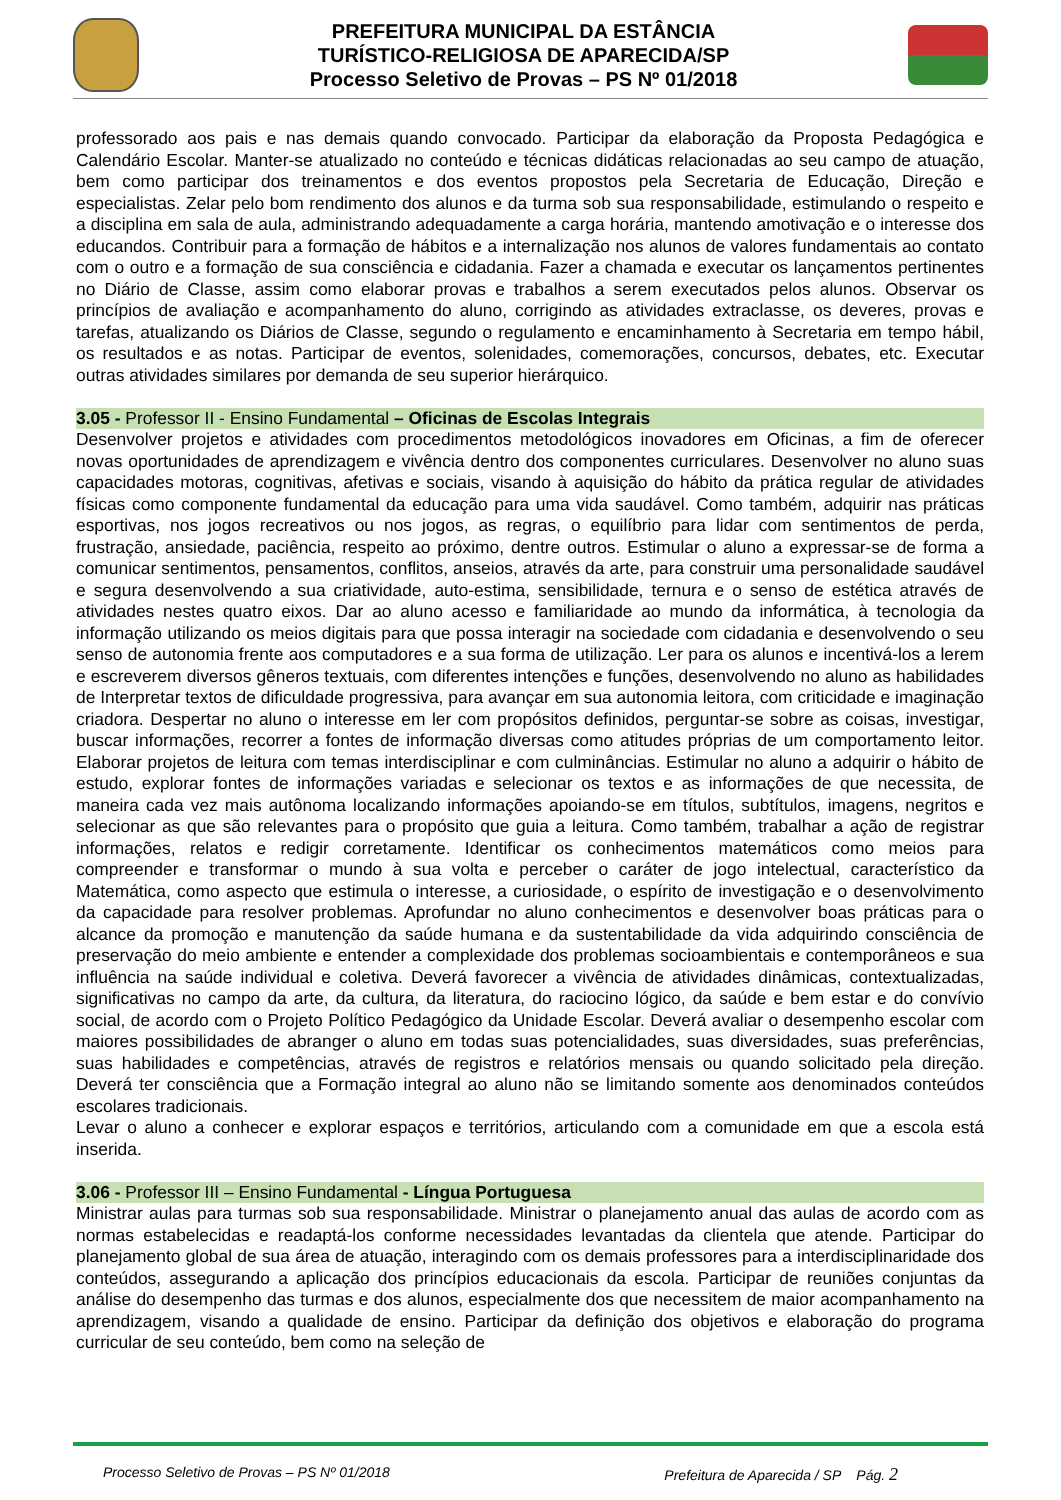PREFEITURA MUNICIPAL DA ESTÂNCIA
TURÍSTICO-RELIGIOSA DE APARECIDA/SP
Processo Seletivo de Provas – PS Nº 01/2018
professorado aos pais e nas demais quando convocado. Participar da elaboração da Proposta Pedagógica e Calendário Escolar. Manter-se atualizado no conteúdo e técnicas didáticas relacionadas ao seu campo de atuação, bem como participar dos treinamentos e dos eventos propostos pela Secretaria de Educação, Direção e especialistas. Zelar pelo bom rendimento dos alunos e da turma sob sua responsabilidade, estimulando o respeito e a disciplina em sala de aula, administrando adequadamente a carga horária, mantendo amotivação e o interesse dos educandos. Contribuir para a formação de hábitos e a internalização nos alunos de valores fundamentais ao contato com o outro e a formação de sua consciência e cidadania. Fazer a chamada e executar os lançamentos pertinentes no Diário de Classe, assim como elaborar provas e trabalhos a serem executados pelos alunos. Observar os princípios de avaliação e acompanhamento do aluno, corrigindo as atividades extraclasse, os deveres, provas e tarefas, atualizando os Diários de Classe, segundo o regulamento e encaminhamento à Secretaria em tempo hábil, os resultados e as notas. Participar de eventos, solenidades, comemorações, concursos, debates, etc. Executar outras atividades similares por demanda de seu superior hierárquico.
3.05 - Professor II - Ensino Fundamental – Oficinas de Escolas Integrais
Desenvolver projetos e atividades com procedimentos metodológicos inovadores em Oficinas, a fim de oferecer novas oportunidades de aprendizagem e vivência dentro dos componentes curriculares. Desenvolver no aluno suas capacidades motoras, cognitivas, afetivas e sociais, visando à aquisição do hábito da prática regular de atividades físicas como componente fundamental da educação para uma vida saudável. Como também, adquirir nas práticas esportivas, nos jogos recreativos ou nos jogos, as regras, o equilíbrio para lidar com sentimentos de perda, frustração, ansiedade, paciência, respeito ao próximo, dentre outros. Estimular o aluno a expressar-se de forma a comunicar sentimentos, pensamentos, conflitos, anseios, através da arte, para construir uma personalidade saudável e segura desenvolvendo a sua criatividade, auto-estima, sensibilidade, ternura e o senso de estética através de atividades nestes quatro eixos. Dar ao aluno acesso e familiaridade ao mundo da informática, à tecnologia da informação utilizando os meios digitais para que possa interagir na sociedade com cidadania e desenvolvendo o seu senso de autonomia frente aos computadores e a sua forma de utilização. Ler para os alunos e incentivá-los a lerem e escreverem diversos gêneros textuais, com diferentes intenções e funções, desenvolvendo no aluno as habilidades de Interpretar textos de dificuldade progressiva, para avançar em sua autonomia leitora, com criticidade e imaginação criadora. Despertar no aluno o interesse em ler com propósitos definidos, perguntar-se sobre as coisas, investigar, buscar informações, recorrer a fontes de informação diversas como atitudes próprias de um comportamento leitor. Elaborar projetos de leitura com temas interdisciplinar e com culminâncias. Estimular no aluno a adquirir o hábito de estudo, explorar fontes de informações variadas e selecionar os textos e as informações de que necessita, de maneira cada vez mais autônoma localizando informações apoiando-se em títulos, subtítulos, imagens, negritos e selecionar as que são relevantes para o propósito que guia a leitura. Como também, trabalhar a ação de registrar informações, relatos e redigir corretamente. Identificar os conhecimentos matemáticos como meios para compreender e transformar o mundo à sua volta e perceber o caráter de jogo intelectual, característico da Matemática, como aspecto que estimula o interesse, a curiosidade, o espírito de investigação e o desenvolvimento da capacidade para resolver problemas. Aprofundar no aluno conhecimentos e desenvolver boas práticas para o alcance da promoção e manutenção da saúde humana e da sustentabilidade da vida adquirindo consciência de preservação do meio ambiente e entender a complexidade dos problemas socioambientais e contemporâneos e sua influência na saúde individual e coletiva. Deverá favorecer a vivência de atividades dinâmicas, contextualizadas, significativas no campo da arte, da cultura, da literatura, do raciocino lógico, da saúde e bem estar e do convívio social, de acordo com o Projeto Político Pedagógico da Unidade Escolar. Deverá avaliar o desempenho escolar com maiores possibilidades de abranger o aluno em todas suas potencialidades, suas diversidades, suas preferências, suas habilidades e competências, através de registros e relatórios mensais ou quando solicitado pela direção. Deverá ter consciência que a Formação integral ao aluno não se limitando somente aos denominados conteúdos escolares tradicionais.
Levar o aluno a conhecer e explorar espaços e territórios, articulando com a comunidade em que a escola está inserida.
3.06 - Professor III – Ensino Fundamental - Língua Portuguesa
Ministrar aulas para turmas sob sua responsabilidade. Ministrar o planejamento anual das aulas de acordo com as normas estabelecidas e readaptá-los conforme necessidades levantadas da clientela que atende. Participar do planejamento global de sua área de atuação, interagindo com os demais professores para a interdisciplinaridade dos conteúdos, assegurando a aplicação dos princípios educacionais da escola. Participar de reuniões conjuntas da análise do desempenho das turmas e dos alunos, especialmente dos que necessitem de maior acompanhamento na aprendizagem, visando a qualidade de ensino. Participar da definição dos objetivos e elaboração do programa curricular de seu conteúdo, bem como na seleção de
Processo Seletivo de Provas – PS Nº 01/2018 Prefeitura de Aparecida / SP Pág. 2